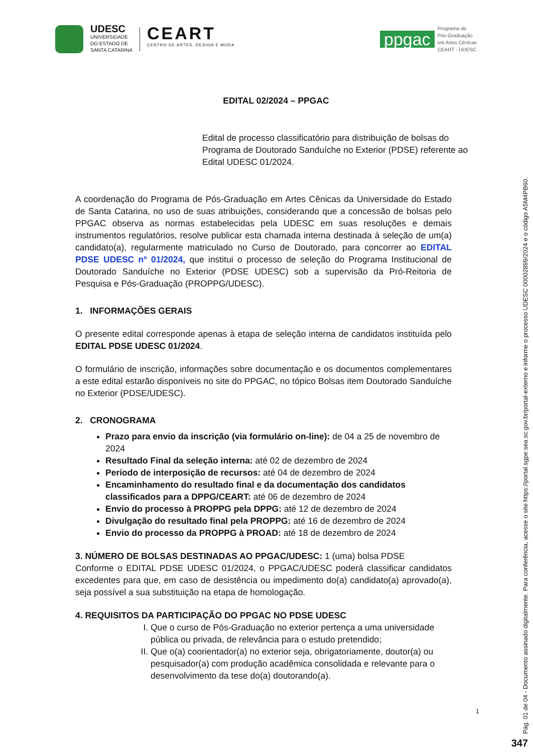UDESC
UNIVERSIDADE
DO ESTADO DE
SANTA CATARINA
CEART
CENTRO DE ARTES, DESIGN E MODA
ppgac
Programa de
Pós-Graduação
em Artes Cênicas
CEART - UDESC
EDITAL 02/2024 – PPGAC
Edital de processo classificatório para distribuição de bolsas do Programa de Doutorado Sanduíche no Exterior (PDSE) referente ao Edital UDESC 01/2024.
A coordenação do Programa de Pós-Graduação em Artes Cênicas da Universidade do Estado de Santa Catarina, no uso de suas atribuições, considerando que a concessão de bolsas pelo PPGAC observa as normas estabelecidas pela UDESC em suas resoluções e demais instrumentos regulatórios, resolve publicar esta chamada interna destinada à seleção de um(a) candidato(a), regularmente matriculado no Curso de Doutorado, para concorrer ao EDITAL PDSE UDESC nº 01/2024, que institui o processo de seleção do Programa Institucional de Doutorado Sanduíche no Exterior (PDSE UDESC) sob a supervisão da Pró-Reitoria de Pesquisa e Pós-Graduação (PROPPG/UDESC).
1. INFORMAÇÕES GERAIS
O presente edital corresponde apenas à etapa de seleção interna de candidatos instituída pelo EDITAL PDSE UDESC 01/2024.
O formulário de inscrição, informações sobre documentação e os documentos complementares a este edital estarão disponíveis no site do PPGAC, no tópico Bolsas item Doutorado Sanduíche no Exterior (PDSE/UDESC).
2. CRONOGRAMA
Prazo para envio da inscrição (via formulário on-line): de 04 a 25 de novembro de 2024
Resultado Final da seleção interna: até 02 de dezembro de 2024
Período de interposição de recursos: até 04 de dezembro de 2024
Encaminhamento do resultado final e da documentação dos candidatos classificados para a DPPG/CEART: até 06 de dezembro de 2024
Envio do processo à PROPPG pela DPPG: até 12 de dezembro de 2024
Divulgação do resultado final pela PROPPG: até 16 de dezembro de 2024
Envio do processo da PROPPG à PROAD: até 18 de dezembro de 2024
3. NÚMERO DE BOLSAS DESTINADAS AO PPGAC/UDESC: 1 (uma) bolsa PDSE
Conforme o EDITAL PDSE UDESC 01/2024, o PPGAC/UDESC poderá classificar candidatos excedentes para que, em caso de desistência ou impedimento do(a) candidato(a) aprovado(a), seja possível a sua substituição na etapa de homologação.
4. REQUISITOS DA PARTICIPAÇÃO DO PPGAC NO PDSE UDESC
I. Que o curso de Pós-Graduação no exterior pertença a uma universidade pública ou privada, de relevância para o estudo pretendido;
II. Que o(a) coorientador(a) no exterior seja, obrigatoriamente, doutor(a) ou pesquisador(a) com produção acadêmica consolidada e relevante para o desenvolvimento da tese do(a) doutorando(a).
1
Pág. 01 de 04 - Documento assinado digitalmente. Para conferência, acesse o site https://portal.sgpe.sea.sc.gov.br/portal-externo e informe o processo UDESC 00002899/2024 e o código A5M4PB60.
347